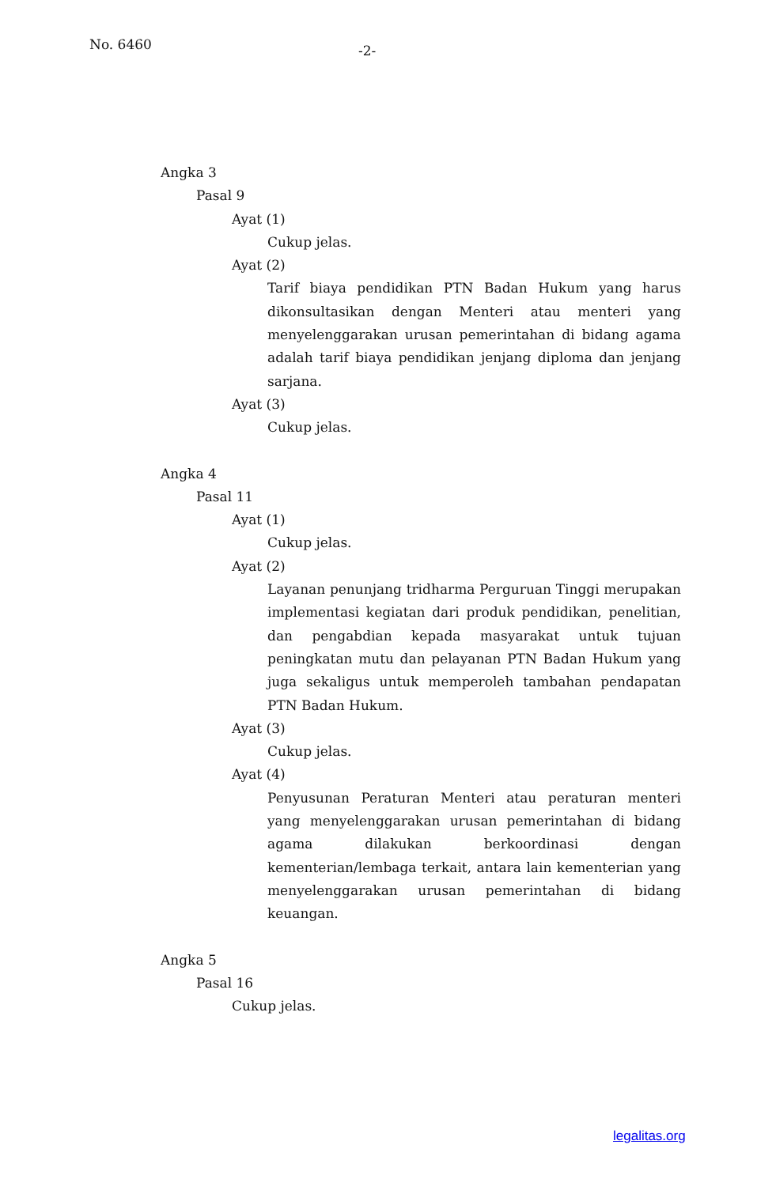No. 6460
-2-
Angka 3
Pasal 9
Ayat (1)
Cukup jelas.
Ayat (2)
Tarif biaya pendidikan PTN Badan Hukum yang harus dikonsultasikan dengan Menteri atau menteri yang menyelenggarakan urusan pemerintahan di bidang agama adalah tarif biaya pendidikan jenjang diploma dan jenjang sarjana.
Ayat (3)
Cukup jelas.
Angka 4
Pasal 11
Ayat (1)
Cukup jelas.
Ayat (2)
Layanan penunjang tridharma Perguruan Tinggi merupakan implementasi kegiatan dari produk pendidikan, penelitian, dan pengabdian kepada masyarakat untuk tujuan peningkatan mutu dan pelayanan PTN Badan Hukum yang juga sekaligus untuk memperoleh tambahan pendapatan PTN Badan Hukum.
Ayat (3)
Cukup jelas.
Ayat (4)
Penyusunan Peraturan Menteri atau peraturan menteri yang menyelenggarakan urusan pemerintahan di bidang agama dilakukan berkoordinasi dengan kementerian/lembaga terkait, antara lain kementerian yang menyelenggarakan urusan pemerintahan di bidang keuangan.
Angka 5
Pasal 16
Cukup jelas.
legalitas.org